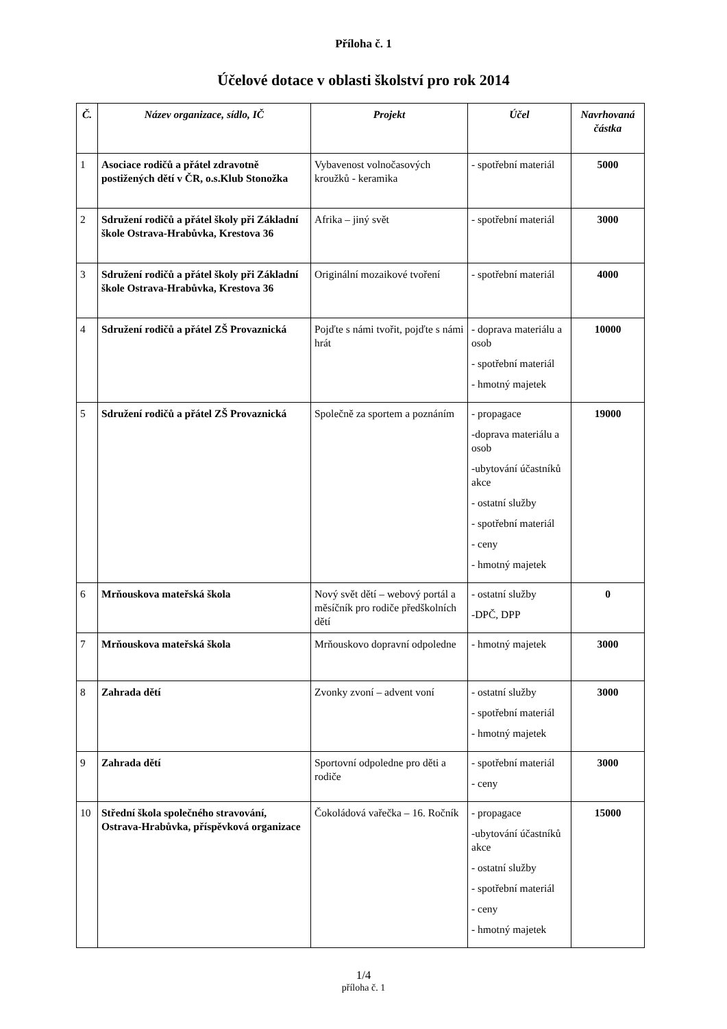Příloha č. 1
Účelové dotace v oblasti školství pro rok 2014
| Č. | Název organizace, sídlo, IČ | Projekt | Účel | Navrhovaná částka |
| --- | --- | --- | --- | --- |
| 1 | Asociace rodičů a přátel zdravotně postižených dětí v ČR, o.s.Klub Stonožka | Vybavenost volnočasových kroužků - keramika | - spotřební materiál | 5000 |
| 2 | Sdružení rodičů a přátel školy při Základní škole Ostrava-Hrabůvka, Krestova 36 | Afrika – jiný svět | - spotřební materiál | 3000 |
| 3 | Sdružení rodičů a přátel školy při Základní škole Ostrava-Hrabůvka, Krestova 36 | Originální mozaikové tvoření | - spotřební materiál | 4000 |
| 4 | Sdružení rodičů a přátel ZŠ Provaznická | Pojďte s námi tvořit, pojďte s námi hrát | - doprava materiálu a osob - spotřební materiál - hmotný majetek | 10000 |
| 5 | Sdružení rodičů a přátel ZŠ Provaznická | Společně za sportem a poznáním | - propagace -doprava materiálu a osob -ubytování účastníků akce - ostatní služby - spotřební materiál - ceny - hmotný majetek | 19000 |
| 6 | Mrňouskova mateřská škola | Nový svět dětí – webový portál a měsíčník pro rodiče předškolních dětí | - ostatní služby -DPČ, DPP | 0 |
| 7 | Mrňouskova mateřská škola | Mrňouskovo dopravní odpoledne | - hmotný majetek | 3000 |
| 8 | Zahrada dětí | Zvonky zvoní – advent voní | - ostatní služby - spotřební materiál - hmotný majetek | 3000 |
| 9 | Zahrada dětí | Sportovní odpoledne pro děti a rodiče | - spotřební materiál - ceny | 3000 |
| 10 | Střední škola společného stravování, Ostrava-Hrabůvka, příspěvková organizace | Čokoládová vařečka – 16. Ročník | - propagace -ubytování účastníků akce - ostatní služby - spotřební materiál - ceny - hmotný majetek | 15000 |
1/4
příloha č. 1